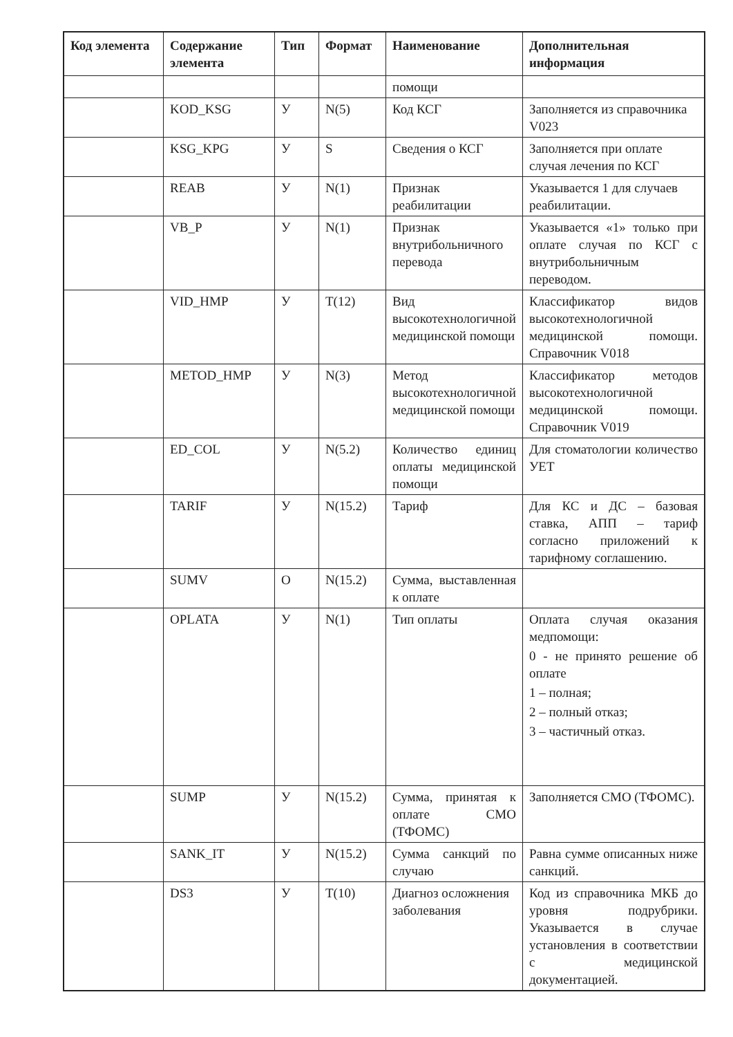| Код элемента | Содержание элемента | Тип | Формат | Наименование | Дополнительная информация |
| --- | --- | --- | --- | --- | --- |
| | | | | помощи | |
| | KOD_KSG | У | N(5) | Код КСГ | Заполняется из справочника V023 |
| | KSG_KPG | У | S | Сведения о КСГ | Заполняется при оплате случая лечения по КСГ |
| | REAB | У | N(1) | Признак реабилитации | Указывается 1 для случаев реабилитации. |
| | VB_P | У | N(1) | Признак внутрибольничного перевода | Указывается «1» только при оплате случая по КСГ с внутрибольничным переводом. |
| | VID_HMP | У | T(12) | Вид высокотехнологичной медицинской помощи | Классификатор видов высокотехнологичной медицинской помощи. Справочник V018 |
| | METOD_HMP | У | N(3) | Метод высокотехнологичной медицинской помощи | Классификатор методов высокотехнологичной медицинской помощи. Справочник V019 |
| | ED_COL | У | N(5.2) | Количество единиц оплаты медицинской помощи | Для стоматологии количество УЕТ |
| | TARIF | У | N(15.2) | Тариф | Для КС и ДС – базовая ставка, АПП – тариф согласно приложений к тарифному соглашению. |
| | SUMV | О | N(15.2) | Сумма, выставленная к оплате | |
| | OPLATA | У | N(1) | Тип оплаты | Оплата случая оказания медпомощи: 0 - не принято решение об оплате 1 – полная; 2 – полный отказ; 3 – частичный отказ. |
| | SUMP | У | N(15.2) | Сумма, принятая к оплате СМО (ТФОМС) | Заполняется СМО (ТФОМС). |
| | SANK_IT | У | N(15.2) | Сумма санкций по случаю | Равна сумме описанных ниже санкций. |
| | DS3 | У | T(10) | Диагноз осложнения заболевания | Код из справочника МКБ до уровня подрубрики. Указывается в случае установления в соответствии с медицинской документацией. |